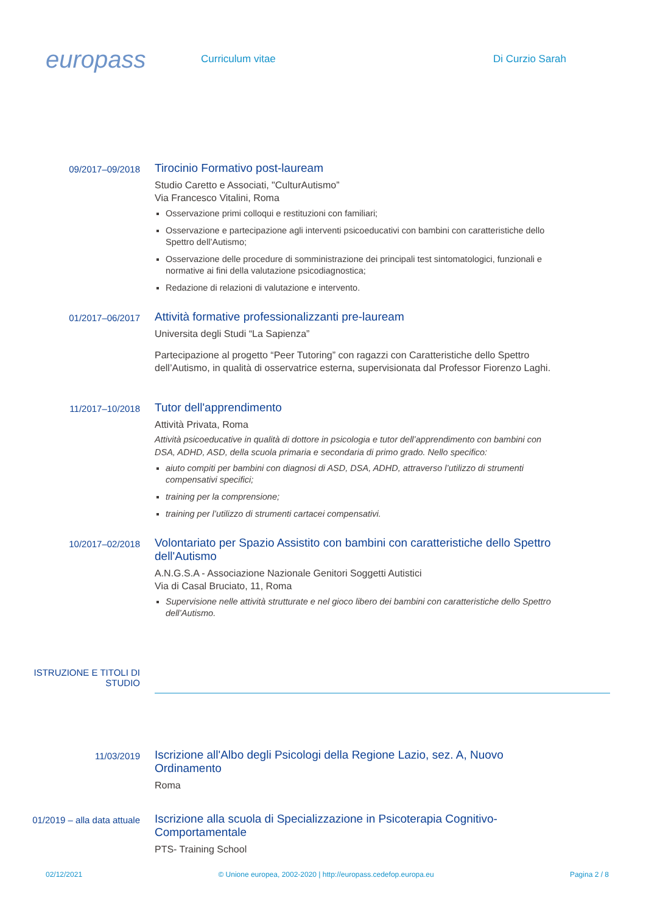europass
Curriculum vitae Di Curzio Sarah
09/2017–09/2018
Tirocinio Formativo post-lauream
Studio Caretto e Associati, "CulturAutismo”
Via Francesco Vitalini, Roma
Osservazione primi colloqui e restituzioni con familiari;
Osservazione e partecipazione agli interventi psicoeducativi con bambini con caratteristiche dello Spettro dell’Autismo;
Osservazione delle procedure di somministrazione dei principali test sintomatologici, funzionali e normative ai fini della valutazione psicodiagnostica;
Redazione di relazioni di valutazione e intervento.
01/2017–06/2017
Attività formative professionalizzanti pre-lauream
Universita degli Studi “La Sapienza”
Partecipazione al progetto “Peer Tutoring” con ragazzi con Caratteristiche dello Spettro dell’Autismo, in qualità di osservatrice esterna, supervisionata dal Professor Fiorenzo Laghi.
11/2017–10/2018
Tutor dell'apprendimento
Attività Privata, Roma
Attività psicoeducative in qualità di dottore in psicologia e tutor dell’apprendimento con bambini con DSA, ADHD, ASD, della scuola primaria e secondaria di primo grado. Nello specifico:
aiuto compiti per bambini con diagnosi di ASD, DSA, ADHD, attraverso l’utilizzo di strumenti compensativi specifici;
training per la comprensione;
training per l’utilizzo di strumenti cartacei compensativi.
10/2017–02/2018
Volontariato per Spazio Assistito con bambini con caratteristiche dello Spettro dell'Autismo
A.N.G.S.A - Associazione Nazionale Genitori Soggetti Autistici
Via di Casal Bruciato, 11, Roma
Supervisione nelle attività strutturate e nel gioco libero dei bambini con caratteristiche dello Spettro dell’Autismo.
ISTRUZIONE E TITOLI DI STUDIO
11/03/2019
Iscrizione all'Albo degli Psicologi della Regione Lazio, sez. A, Nuovo Ordinamento
Roma
01/2019 – alla data attuale
Iscrizione alla scuola di Specializzazione in Psicoterapia Cognitivo-Comportamentale
PTS- Training School
02/12/2021 © Unione europea, 2002-2020 | http://europass.cedefop.europa.eu Pagina 2 / 8